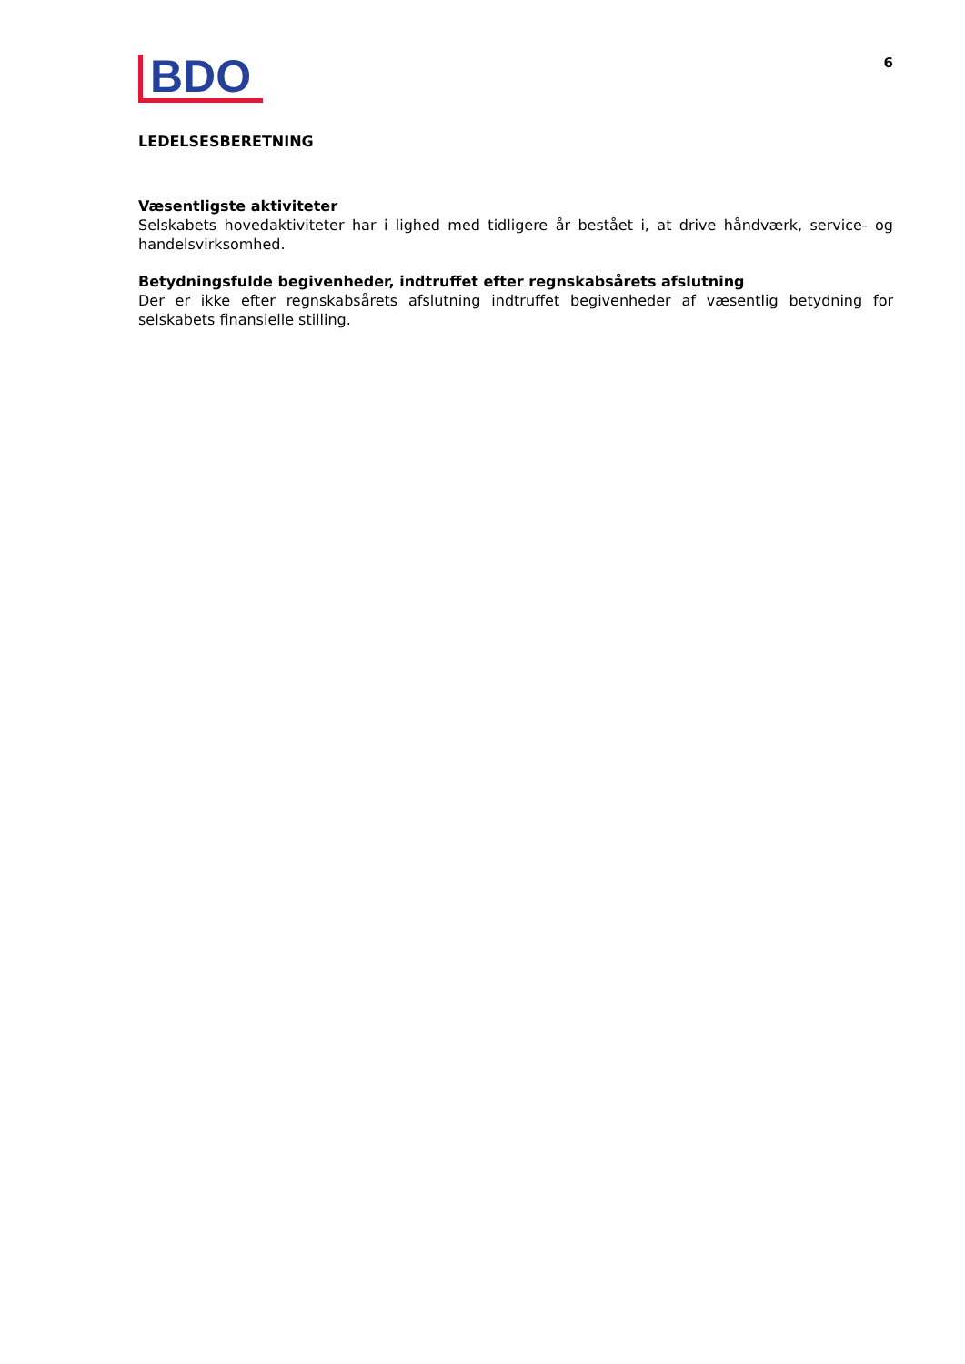BDO
6
LEDELSESBERETNING
Væsentligste aktiviteter
Selskabets hovedaktiviteter har i lighed med tidligere år bestået i, at drive håndværk, service- og handelsvirksomhed.
Betydningsfulde begivenheder, indtruffet efter regnskabsårets afslutning
Der er ikke efter regnskabsårets afslutning indtruffet begivenheder af væsentlig betydning for selskabets finansielle stilling.